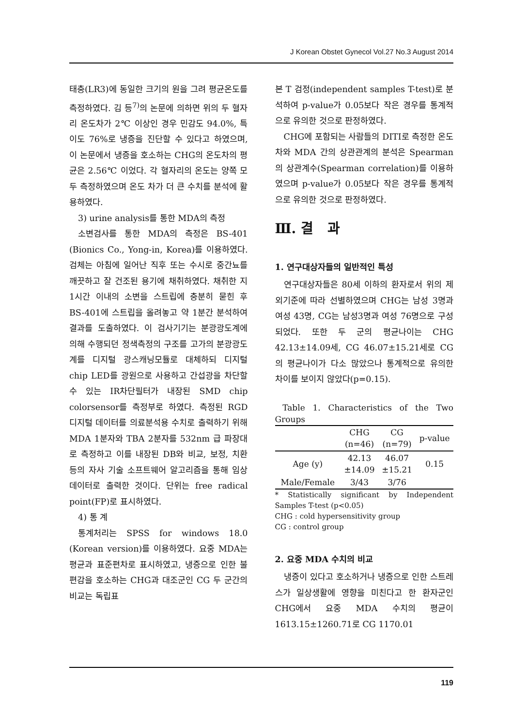J Korean Obstet Gynecol Vol.27 No.3 August 2014
태충(LR3)에 동일한 크기의 원을 그려 평균온도를 측정하였다. 김 등<sup>7)</sup>의 논문에 의하면 위의 두 혈자리 온도차가 2℃ 이상인 경우 민감도 94.0%, 특이도 76%로 냉증을 진단할 수 있다고 하였으며, 이 논문에서 냉증을 호소하는 CHG의 온도차의 평균은 2.56℃ 이었다. 각 혈자리의 온도는 양쪽 모두 측정하였으며 온도 차가 더 큰 수치를 분석에 활용하였다.
3) urine analysis를 통한 MDA의 측정
소변검사를 통한 MDA의 측정은 BS-401 (Bionics Co., Yong-in, Korea)를 이용하였다. 검체는 아침에 일어난 직후 또는 수시로 중간뇨를 깨끗하고 잘 건조된 용기에 채취하였다. 채취한 지 1시간 이내의 소변을 스트립에 충분히 묻힌 후 BS-401에 스트립을 올려놓고 약 1분간 분석하여 결과를 도출하였다. 이 검사기기는 분광광도계에 의해 수행되던 정색측정의 구조를 고가의 분광광도계를 디지털 광스캐닝모듈로 대체하되 디지털 chip LED를 광원으로 사용하고 간섭광을 차단할 수 있는 IR차단필터가 내장된 SMD chip colorsensor를 측정부로 하였다. 측정된 RGD 디지털 데이터를 의료분석용 수치로 출력하기 위해 MDA 1분자와 TBA 2분자를 532nm 급 파장대로 측정하고 이를 내장된 DB와 비교, 보정, 치환 등의 자사 기술 소프트웨어 알고리즘을 통해 임상데이터로 출력한 것이다. 단위는 free radical point(FP)로 표시하였다.
4) 통 계
통계처리는 SPSS for windows 18.0 (Korean version)를 이용하였다. 요중 MDA는 평균과 표준편차로 표시하였고, 냉증으로 인한 불편감을 호소하는 CHG과 대조군인 CG 두 군간의 비교는 독립표
본 T 검정(independent samples T-test)로 분석하여 p-value가 0.05보다 작은 경우를 통계적으로 유의한 것으로 판정하였다.
CHG에 포함되는 사람들의 DITI로 측정한 온도 차와 MDA 간의 상관관계의 분석은 Spearman의 상관계수(Spearman correlation)를 이용하였으며 p-value가 0.05보다 작은 경우를 통계적으로 유의한 것으로 판정하였다.
Ⅲ. 결 과
1. 연구대상자들의 일반적인 특성
연구대상자들은 80세 이하의 환자로서 위의 제외기준에 따라 선별하였으며 CHG는 남성 3명과 여성 43명, CG는 남성3명과 여성 76명으로 구성되었다. 또한 두 군의 평균나이는 CHG 42.13±14.09세, CG 46.07±15.21세로 CG의 평균나이가 다소 많았으나 통계적으로 유의한 차이를 보이지 않았다(p=0.15).
Table 1. Characteristics of the Two Groups
| | CHG (n=46) | CG (n=79) | p-value |
| --- | --- | --- | --- |
| Age (y) | 42.13 ±14.09 | 46.07 ±15.21 | 0.15 |
| Male/Female | 3/43 | 3/76 | |
* Statistically significant by Independent Samples T-test (p<0.05)
CHG : cold hypersensitivity group
CG : control group
2. 요중 MDA 수치의 비교
냉증이 있다고 호소하거나 냉증으로 인한 스트레스가 일상생활에 영향을 미친다고 한 환자군인 CHG에서 요중 MDA 수치의 평균이 1613.15±1260.71로 CG 1170.01
119